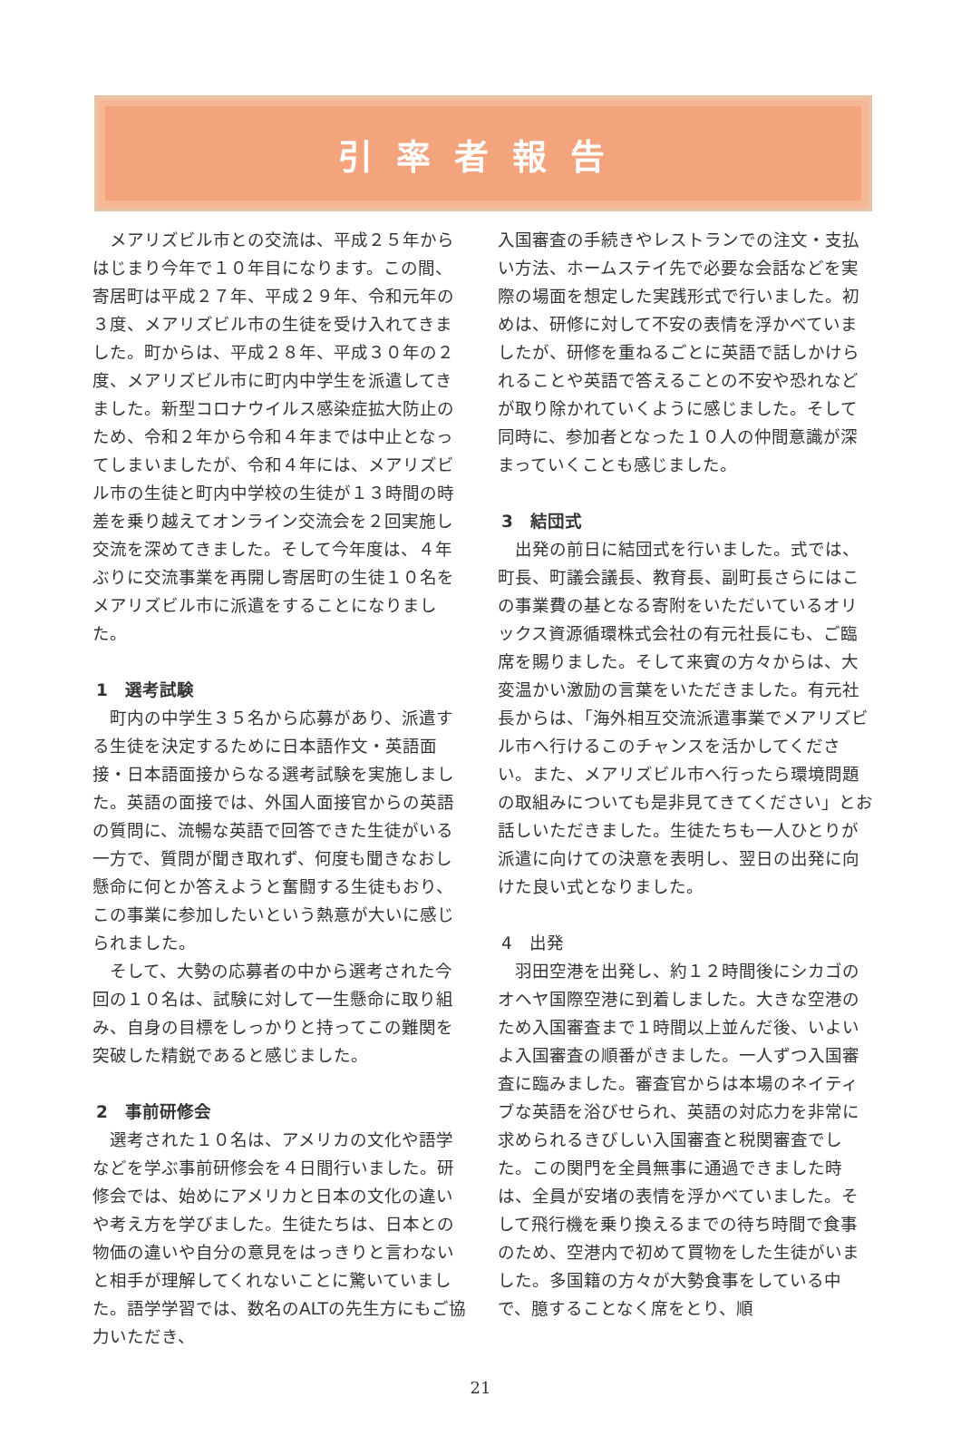引率者報告
メアリズビル市との交流は、平成２５年からはじまり今年で１０年目になります。この間、寄居町は平成２７年、平成２９年、令和元年の３度、メアリズビル市の生徒を受け入れてきました。町からは、平成２８年、平成３０年の２度、メアリズビル市に町内中学生を派遣してきました。新型コロナウイルス感染症拡大防止のため、令和２年から令和４年までは中止となってしまいましたが、令和４年には、メアリズビル市の生徒と町内中学校の生徒が１３時間の時差を乗り越えてオンライン交流会を２回実施し交流を深めてきました。そして今年度は、４年ぶりに交流事業を再開し寄居町の生徒１０名をメアリズビル市に派遣をすることになりました。
1　選考試験
町内の中学生３５名から応募があり、派遣する生徒を決定するために日本語作文・英語面接・日本語面接からなる選考試験を実施しました。英語の面接では、外国人面接官からの英語の質問に、流暢な英語で回答できた生徒がいる一方で、質問が聞き取れず、何度も聞きなおし懸命に何とか答えようと奮闘する生徒もおり、この事業に参加したいという熱意が大いに感じられました。
そして、大勢の応募者の中から選考された今回の１０名は、試験に対して一生懸命に取り組み、自身の目標をしっかりと持ってこの難関を突破した精鋭であると感じました。
2　事前研修会
選考された１０名は、アメリカの文化や語学などを学ぶ事前研修会を４日間行いました。研修会では、始めにアメリカと日本の文化の違いや考え方を学びました。生徒たちは、日本との物価の違いや自分の意見をはっきりと言わないと相手が理解してくれないことに驚いていました。語学学習では、数名のALTの先生方にもご協力いただき、
入国審査の手続きやレストランでの注文・支払い方法、ホームステイ先で必要な会話などを実際の場面を想定した実践形式で行いました。初めは、研修に対して不安の表情を浮かべていましたが、研修を重ねるごとに英語で話しかけられることや英語で答えることの不安や恐れなどが取り除かれていくように感じました。そして同時に、参加者となった１０人の仲間意識が深まっていくことも感じました。
3　結団式
出発の前日に結団式を行いました。式では、町長、町議会議長、教育長、副町長さらにはこの事業費の基となる寄附をいただいているオリックス資源循環株式会社の有元社長にも、ご臨席を賜りました。そして来賓の方々からは、大変温かい激励の言葉をいただきました。有元社長からは、「海外相互交流派遣事業でメアリズビル市へ行けるこのチャンスを活かしてください。また、メアリズビル市へ行ったら環境問題の取組みについても是非見てきてください」とお話しいただきました。生徒たちも一人ひとりが派遣に向けての決意を表明し、翌日の出発に向けた良い式となりました。
4　出発
羽田空港を出発し、約１２時間後にシカゴのオヘヤ国際空港に到着しました。大きな空港のため入国審査まで１時間以上並んだ後、いよいよ入国審査の順番がきました。一人ずつ入国審査に臨みました。審査官からは本場のネイティブな英語を浴びせられ、英語の対応力を非常に求められるきびしい入国審査と税関審査でした。この関門を全員無事に通過できました時は、全員が安堵の表情を浮かべていました。そして飛行機を乗り換えるまでの待ち時間で食事のため、空港内で初めて買物をした生徒がいました。多国籍の方々が大勢食事をしている中で、臆することなく席をとり、順
21